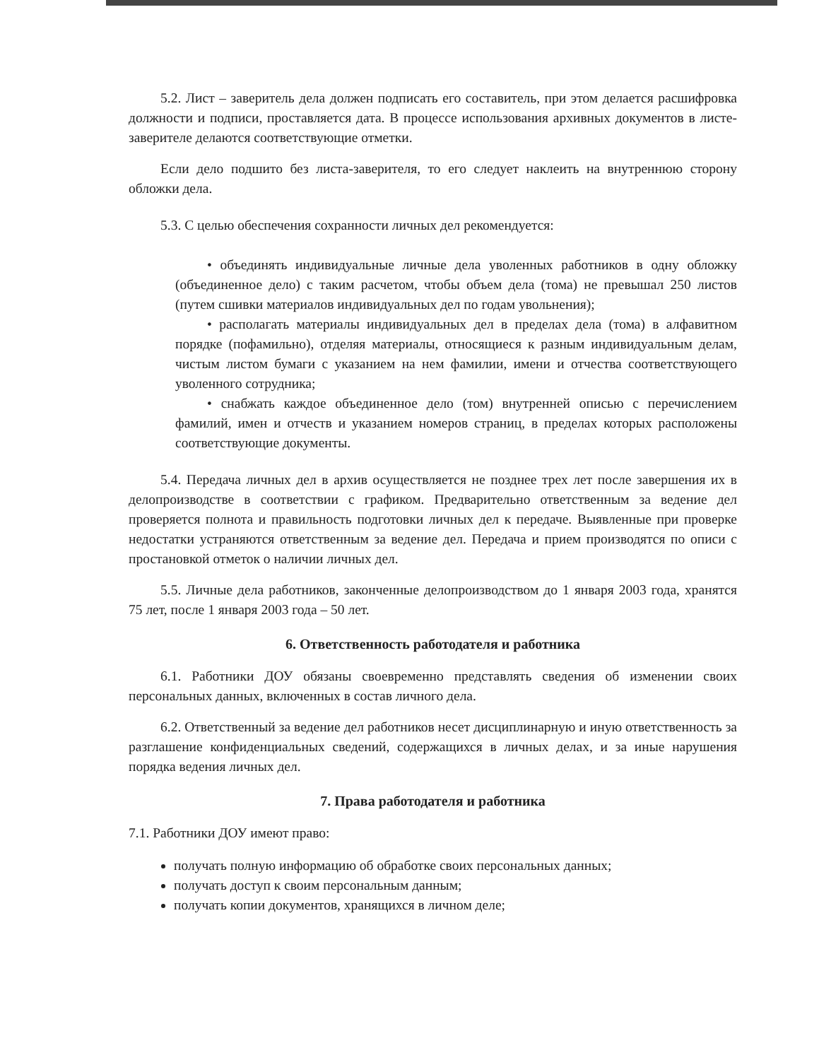5.2. Лист – заверитель дела должен подписать его составитель, при этом делается расшифровка должности и подписи, проставляется дата. В процессе использования архивных документов в листе-заверителе делаются соответствующие отметки.
Если дело подшито без листа-заверителя, то его следует наклеить на внутреннюю сторону обложки дела.
5.3. С целью обеспечения сохранности личных дел рекомендуется:
• объединять индивидуальные личные дела уволенных работников в одну обложку (объединенное дело) с таким расчетом, чтобы объем дела (тома) не превышал 250 листов (путем сшивки материалов индивидуальных дел по годам увольнения);
• располагать материалы индивидуальных дел в пределах дела (тома) в алфавитном порядке (пофамильно), отделяя материалы, относящиеся к разным индивидуальным делам, чистым листом бумаги с указанием на нем фамилии, имени и отчества соответствующего уволенного сотрудника;
• снабжать каждое объединенное дело (том) внутренней описью с перечислением фамилий, имен и отчеств и указанием номеров страниц, в пределах которых расположены соответствующие документы.
5.4. Передача личных дел в архив осуществляется не позднее трех лет после завершения их в делопроизводстве в соответствии с графиком. Предварительно ответственным за ведение дел проверяется полнота и правильность подготовки личных дел к передаче. Выявленные при проверке недостатки устраняются ответственным за ведение дел. Передача и прием производятся по описи с простановкой отметок о наличии личных дел.
5.5. Личные дела работников, законченные делопроизводством до 1 января 2003 года, хранятся 75 лет, после 1 января 2003 года – 50 лет.
6. Ответственность работодателя и работника
6.1. Работники ДОУ обязаны своевременно представлять сведения об изменении своих персональных данных, включенных в состав личного дела.
6.2. Ответственный за ведение дел работников несет дисциплинарную и иную ответственность за разглашение конфиденциальных сведений, содержащихся в личных делах, и за иные нарушения порядка ведения личных дел.
7. Права работодателя и работника
7.1. Работники ДОУ имеют право:
получать полную информацию об обработке своих персональных данных;
получать доступ к своим персональным данным;
получать копии документов, хранящихся в личном деле;